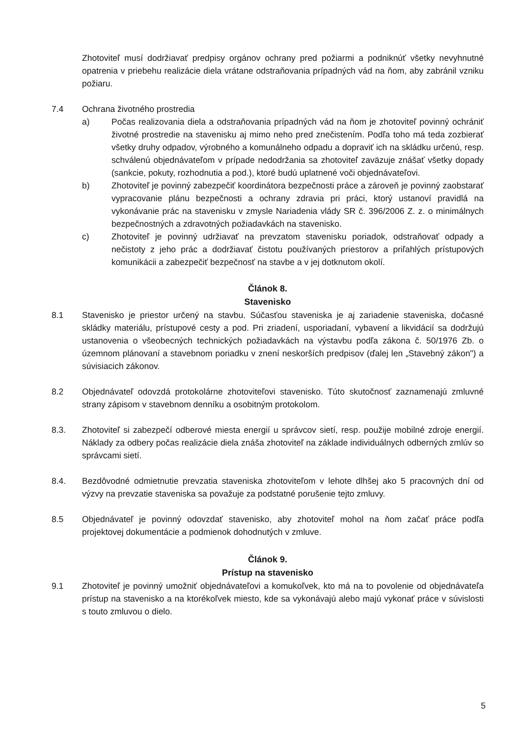Zhotoviteľ musí dodržiavať predpisy orgánov ochrany pred požiarmi a podniknúť všetky nevyhnutné opatrenia v priebehu realizácie diela vrátane odstraňovania prípadných vád na ňom, aby zabránil vzniku požiaru.
7.4 Ochrana životného prostredia
a) Počas realizovania diela a odstraňovania prípadných vád na ňom je zhotoviteľ povinný ochrániť životné prostredie na stavenisku aj mimo neho pred znečistením. Podľa toho má teda zozbierať všetky druhy odpadov, výrobného a komunálneho odpadu a dopraviť ich na skládku určenú, resp. schválenú objednávateľom v prípade nedodržania sa zhotoviteľ zaväzuje znášať všetky dopady (sankcie, pokuty, rozhodnutia a pod.), ktoré budú uplatnené voči objednávateľovi.
b) Zhotoviteľ je povinný zabezpečiť koordinátora bezpečnosti práce a zároveň je povinný zaobstarať vypracovanie plánu bezpečnosti a ochrany zdravia pri práci, ktorý ustanoví pravidlá na vykonávanie prác na stavenisku v zmysle Nariadenia vlády SR č. 396/2006 Z. z. o minimálnych bezpečnostných a zdravotných požiadavkách na stavenisko.
c) Zhotoviteľ je povinný udržiavať na prevzatom stavenisku poriadok, odstraňovať odpady a nečistoty z jeho prác a dodržiavať čistotu používaných priestorov a priľahlých prístupových komunikácii a zabezpečiť bezpečnosť na stavbe a v jej dotknutom okolí.
Článok 8.
Stavenisko
8.1 Stavenisko je priestor určený na stavbu. Súčasťou staveniska je aj zariadenie staveniska, dočasné skládky materiálu, prístupové cesty a pod. Pri zriadení, usporiadaní, vybavení a likvidácií sa dodržujú ustanovenia o všeobecných technických požiadavkách na výstavbu podľa zákona č. 50/1976 Zb. o územnom plánovaní a stavebnom poriadku v znení neskorších predpisov (ďalej len „Stavebný zákon") a súvisiacich zákonov.
8.2 Objednávateľ odovzdá protokolárne zhotoviteľovi stavenisko. Túto skutočnosť zaznamenajú zmluvné strany zápisom v stavebnom denníku a osobitným protokolom.
8.3. Zhotoviteľ si zabezpečí odberové miesta energií u správcov sietí, resp. použije mobilné zdroje energií. Náklady za odbery počas realizácie diela znáša zhotoviteľ na základe individuálnych odberných zmlúv so správcami sietí.
8.4. Bezdôvodné odmietnutie prevzatia staveniska zhotoviteľom v lehote dlhšej ako 5 pracovných dní od výzvy na prevzatie staveniska sa považuje za podstatné porušenie tejto zmluvy.
8.5 Objednávateľ je povinný odovzdať stavenisko, aby zhotoviteľ mohol na ňom začať práce podľa projektovej dokumentácie a podmienok dohodnutých v zmluve.
Článok 9.
Prístup na stavenisko
9.1 Zhotoviteľ je povinný umožniť objednávateľovi a komukoľvek, kto má na to povolenie od objednávateľa prístup na stavenisko a na ktorékoľvek miesto, kde sa vykonávajú alebo majú vykonať práce v súvislosti s touto zmluvou o dielo.
5